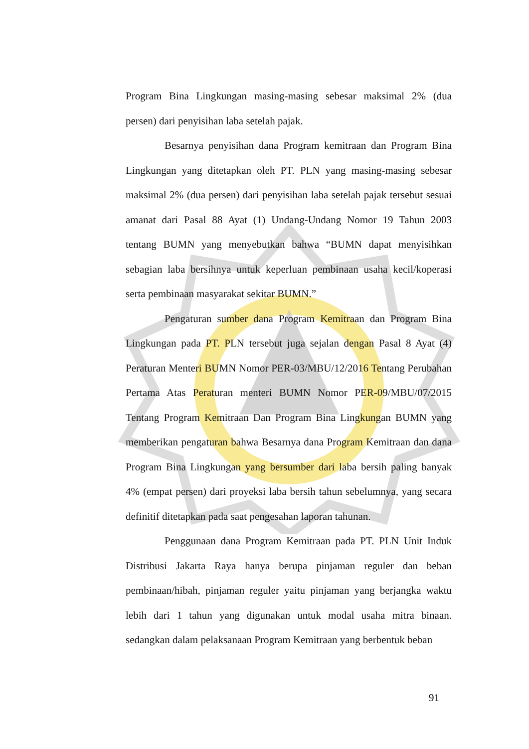Program Bina Lingkungan masing-masing sebesar maksimal 2% (dua persen) dari penyisihan laba setelah pajak.
Besarnya penyisihan dana Program kemitraan dan Program Bina Lingkungan yang ditetapkan oleh PT. PLN yang masing-masing sebesar maksimal 2% (dua persen) dari penyisihan laba setelah pajak tersebut sesuai amanat dari Pasal 88 Ayat (1) Undang-Undang Nomor 19 Tahun 2003 tentang BUMN yang menyebutkan bahwa “BUMN dapat menyisihkan sebagian laba bersihnya untuk keperluan pembinaan usaha kecil/koperasi serta pembinaan masyarakat sekitar BUMN.”
Pengaturan sumber dana Program Kemitraan dan Program Bina Lingkungan pada PT. PLN tersebut juga sejalan dengan Pasal 8 Ayat (4) Peraturan Menteri BUMN Nomor PER-03/MBU/12/2016 Tentang Perubahan Pertama Atas Peraturan menteri BUMN Nomor PER-09/MBU/07/2015 Tentang Program Kemitraan Dan Program Bina Lingkungan BUMN yang memberikan pengaturan bahwa Besarnya dana Program Kemitraan dan dana Program Bina Lingkungan yang bersumber dari laba bersih paling banyak 4% (empat persen) dari proyeksi laba bersih tahun sebelumnya, yang secara definitif ditetapkan pada saat pengesahan laporan tahunan.
Penggunaan dana Program Kemitraan pada PT. PLN Unit Induk Distribusi Jakarta Raya hanya berupa pinjaman reguler dan beban pembinaan/hibah, pinjaman reguler yaitu pinjaman yang berjangka waktu lebih dari 1 tahun yang digunakan untuk modal usaha mitra binaan. sedangkan dalam pelaksanaan Program Kemitraan yang berbentuk beban
91